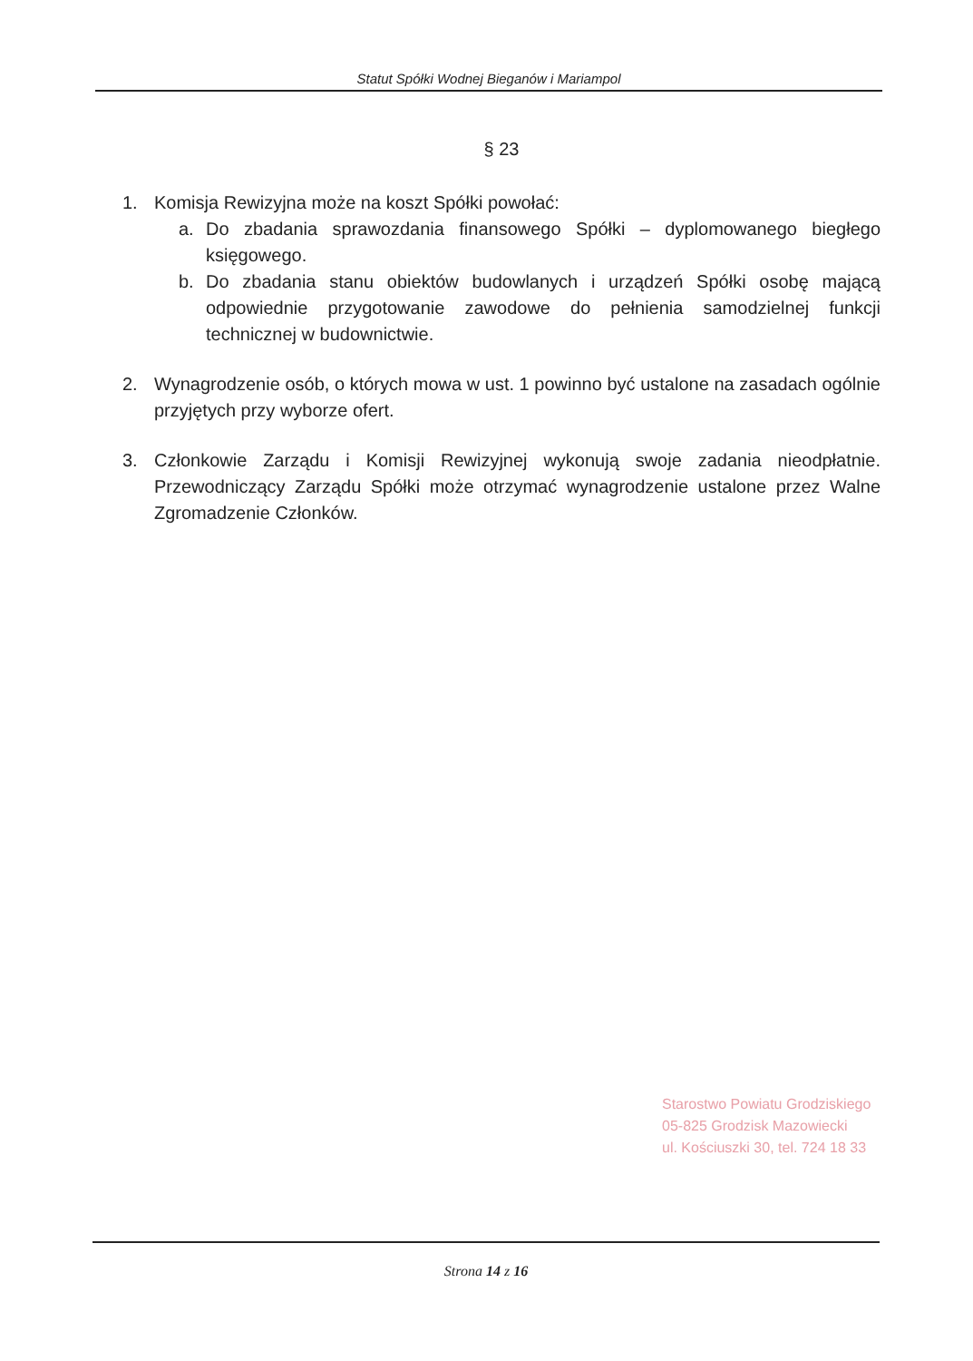Statut Spółki Wodnej Bieganów i Mariampol
§ 23
1. Komisja Rewizyjna może na koszt Spółki powołać:
a. Do zbadania sprawozdania finansowego Spółki – dyplomowanego biegłego księgowego.
b. Do zbadania stanu obiektów budowlanych i urządzeń Spółki osobę mającą odpowiednie przygotowanie zawodowe do pełnienia samodzielnej funkcji technicznej w budownictwie.
2. Wynagrodzenie osób, o których mowa w ust. 1 powinno być ustalone na zasadach ogólnie przyjętych przy wyborze ofert.
3. Członkowie Zarządu i Komisji Rewizyjnej wykonują swoje zadania nieodpłatnie. Przewodniczący Zarządu Spółki może otrzymać wynagrodzenie ustalone przez Walne Zgromadzenie Członków.
Starostwo Powiatu Grodziskiego
05-825 Grodzisk Mazowiecki
ul. Kościuszki 30, tel. 724 18 33
Strona 14 z 16